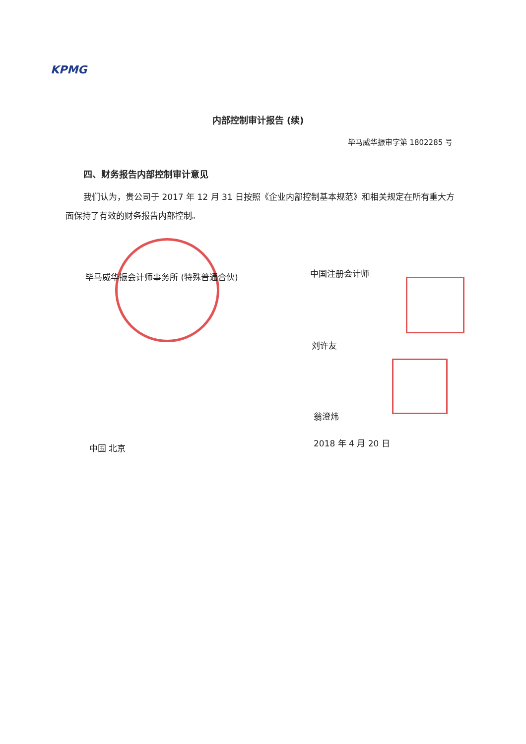KPMG
内部控制审计报告 (续)
毕马威华振审字第 1802285 号
四、财务报告内部控制审计意见
我们认为，贵公司于 2017 年 12 月 31 日按照《企业内部控制基本规范》和相关规定在所有重大方面保持了有效的财务报告内部控制。
毕马威华振会计师事务所 (特殊普通合伙)
中国注册会计师
刘许友
翁澄炜
中国 北京 2018 年 4 月 20 日